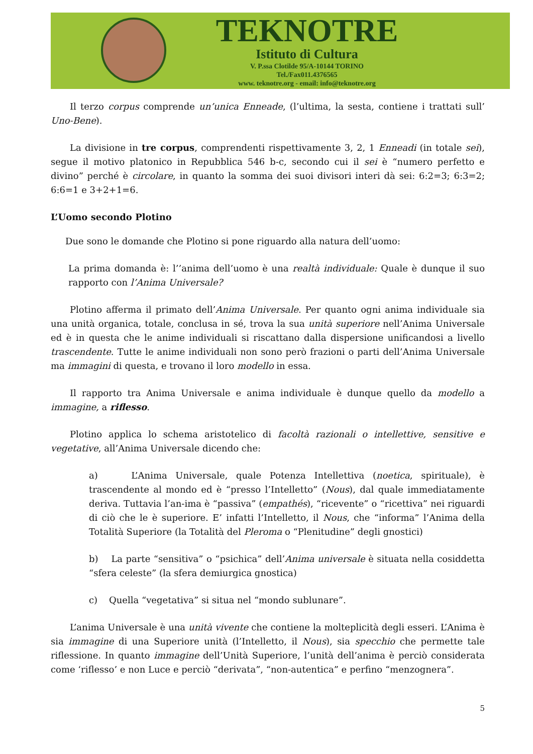TEKNOTRE
Istituto di Cultura
V. P.ssa Clotilde 95/A-10144 TORINO
Tel./Fax011.4376565
www. teknotre.org - email: info@teknotre.org
Il terzo corpus comprende un’unica Enneade, (l’ultima, la sesta, contiene i trattati sull’ Uno-Bene).
La divisione in tre corpus, comprendenti rispettivamente 3, 2, 1 Enneadi (in totale sei), segue il motivo platonico in Repubblica 546 b-c, secondo cui il sei è “numero perfetto e divino” perché è circolare, in quanto la somma dei suoi divisori interi dà sei: 6:2=3; 6:3=2; 6:6=1 e 3+2+1=6.
L’Uomo secondo Plotino
Due sono le domande che Plotino si pone riguardo alla natura dell’uomo:
La prima domanda è: l’’anima dell’uomo è una realtà individuale: Quale è dunque il suo rapporto con l’Anima Universale?
Plotino afferma il primato dell’Anima Universale. Per quanto ogni anima individuale sia una unità organica, totale, conclusa in sé, trova la sua unità superiore nell’Anima Universale ed è in questa che le anime individuali si riscattano dalla dispersione unificandosi a livello trascendente. Tutte le anime individuali non sono però frazioni o parti dell’Anima Universale ma immagini di questa, e trovano il loro modello in essa.
Il rapporto tra Anima Universale e anima individuale è dunque quello da modello a immagine, a riflesso.
Plotino applica lo schema aristotelico di facoltà razionali o intellettive, sensitive e vegetative, all’Anima Universale dicendo che:
a) L’Anima Universale, quale Potenza Intellettiva (noetica, spirituale), è trascendente al mondo ed è “presso l’Intelletto” (Nous), dal quale immediatamente deriva. Tuttavia l’an-ima è “passiva” (empathés), “ricevente” o “ricettiva” nei riguardi di ciò che le è superiore. E’ infatti l’Intelletto, il Nous, che “informa” l’Anima della Totalità Superiore (la Totalità del Pleroma o “Plenitudine” degli gnostici)
b) La parte “sensitiva” o “psichica” dell’Anima universale è situata nella cosiddetta “sfera celeste” (la sfera demiurgica gnostica)
c) Quella “vegetativa” si situa nel “mondo sublunare”.
L’anima Universale è una unità vivente che contiene la molteplicità degli esseri. L’Anima è sia immagine di una Superiore unità (l’Intelletto, il Nous), sia specchio che permette tale riflessione. In quanto immagine dell’Unità Superiore, l’unità dell’anima è perciò considerata come ‘riflesso’ e non Luce e perciò “derivata”, “non-autentica” e perfino “menzognera”.
5